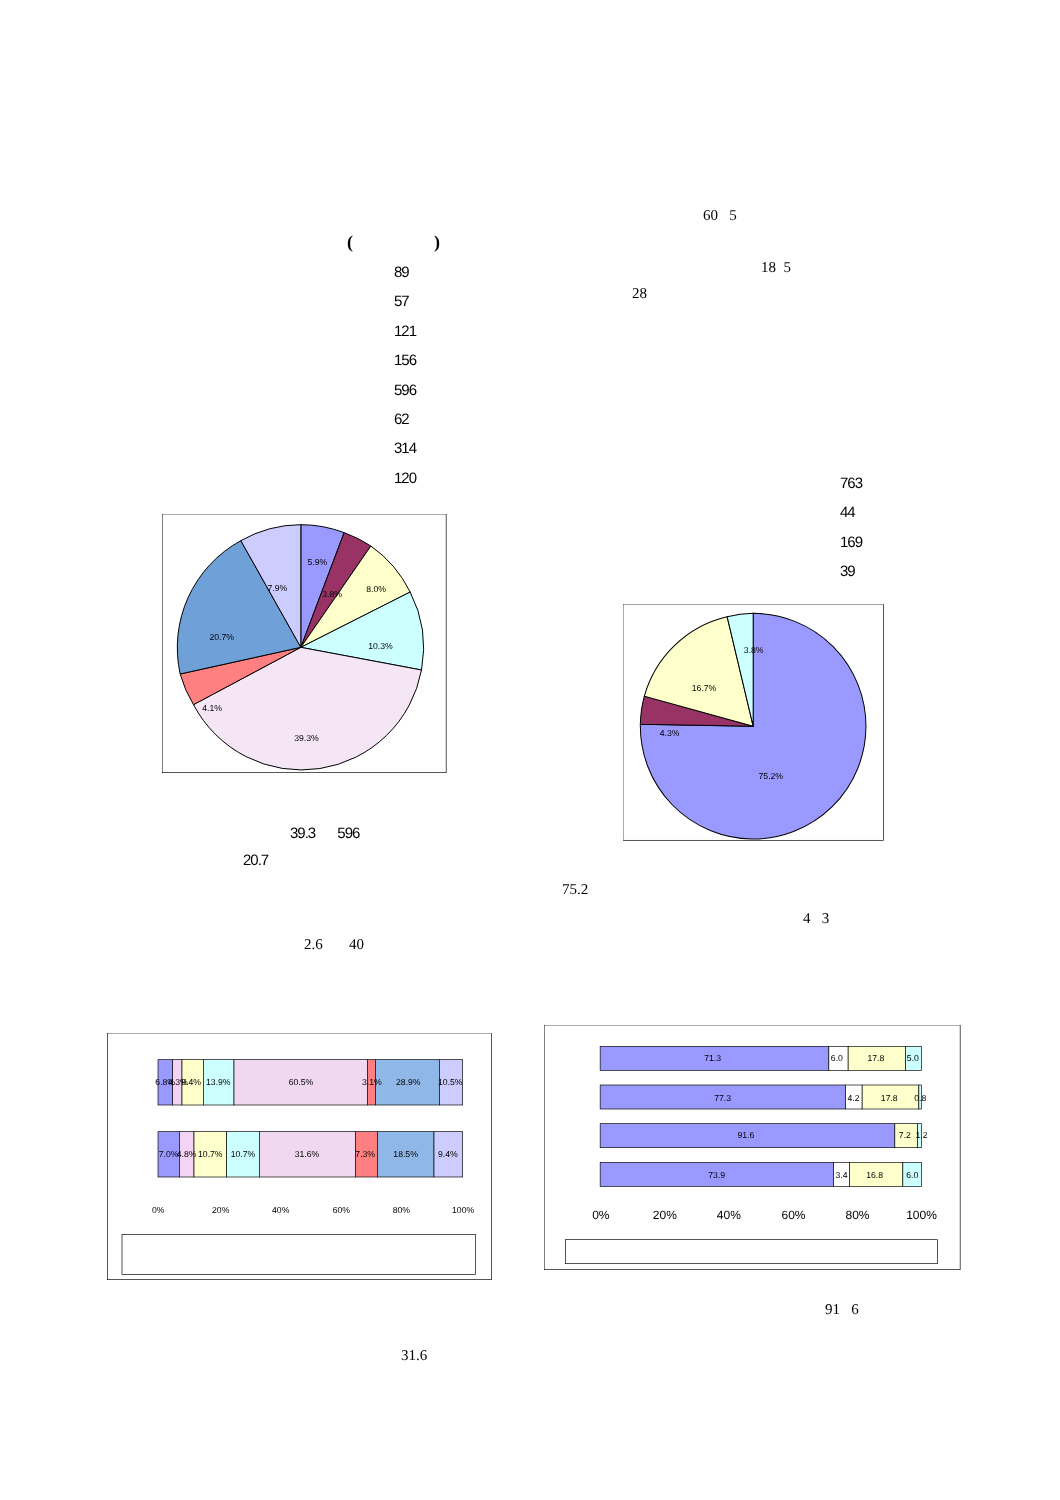( )
89
57
121
156
596
62
314
120
5.9%
3.8%
8.0%
10.3%
39.3%
4.1%
20.7%
7.9%
39.3 596
20.7
2.6 40
6.8%
4.3%
9.4%
13.9%
60.5%
3.1%
28.9%
10.5%
7.0%
4.8%
10.7%
10.7%
31.6%
7.3%
18.5%
9.4%
0%
20%
40%
60%
80%
100%
60 5
18 5
28
763
44
169
39
3.8%
16.7%
4.3%
75.2%
75.2
4 3
71.3
6.0
17.8
5.0
77.3
4.2
17.8
0.8
91.6
7.2
1.2
73.9
3.4
16.8
6.0
0%
20%
40%
60%
80%
100%
91 6
31.6